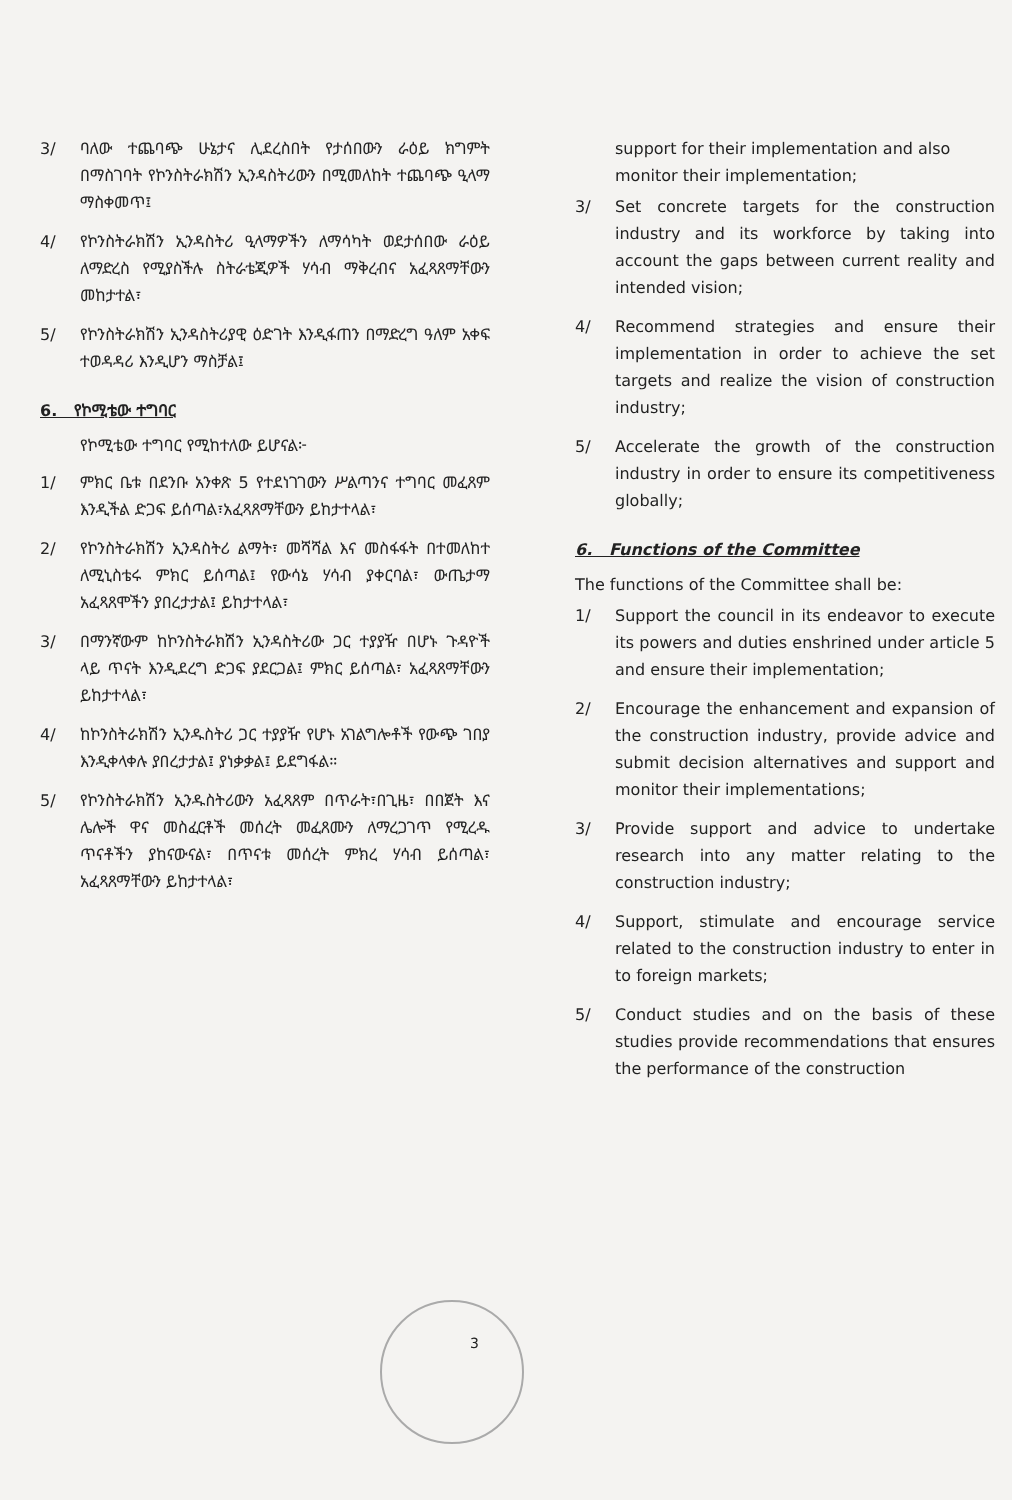3/ ባለው ተጨባጭ ሁኔታና ሊደረስበት የታሰበውን ራዕይ ክግምት በማስገባት የኮንስትራክሽን ኢንዳስትሪውን በሚመለከት ተጨባጭ ዒላማ ማስቀመጥ፤
4/ የኮንስትራክሽን ኢንዳስትሪ ዒላማዎችን ለማሳካት ወደታሰበው ራዕይ ለማድረስ የሚያስችሉ ስትራቴጂዎች ሃሳብ ማቅረብና አፈጻጸማቸውን መከታተል፣
5/ የኮንስትራክሽን ኢንዳስትሪያዊ ዕድገት እንዲፋጠን በማድረግ ዓለም አቀፍ ተወዳዳሪ እንዲሆን ማስቻል፤
6. የኮሚቴው ተግባር
የኮሚቴው ተግባር የሚከተለው ይሆናል፦
1/ ምክር ቤቱ በደንቡ አንቀጽ 5 የተደነገገውን ሥልጣንና ተግባር መፈጸም እንዲችል ድጋፍ ይሰጣል፣አፈጻጸማቸውን ይከታተላል፣
2/ የኮንስትራክሽን ኢንዳስትሪ ልማት፣ መሻሻል እና መስፋፋት በተመለከተ ለሚኒስቴሩ ምክር ይሰጣል፤ የውሳኔ ሃሳብ ያቀርባል፣ ውጤታማ አፈጻጸሞችን ያበረታታል፤ ይከታተላል፣
3/ በማንኛውም ከኮንስትራክሽን ኢንዳስትሪው ጋር ተያያዥ በሆኑ ጉዳዮች ላይ ጥናት እንዲደረግ ድጋፍ ያደርጋል፤ ምክር ይሰጣል፣ አፈጻጸማቸውን ይከታተላል፣
4/ ከኮንስትራክሽን ኢንዱስትሪ ጋር ተያያዥ የሆኑ አገልግሎቶች የውጭ ገበያ እንዲቀላቀሉ ያበረታታል፤ ያነቃቃል፤ ይደግፋል።
5/ የኮንስትራክሽን ኢንዱስትሪውን አፈጻጸም በጥራት፣በጊዜ፣ በበጀት እና ሌሎች ዋና መስፈርቶች መሰረት መፈጸሙን ለማረጋገጥ የሚረዱ ጥናቶችን ያከናውናል፣ በጥናቱ መሰረት ምክረ ሃሳብ ይሰጣል፣ አፈጻጸማቸውን ይከታተላል፣
support for their implementation and also monitor their implementation;
3/ Set concrete targets for the construction industry and its workforce by taking into account the gaps between current reality and intended vision;
4/ Recommend strategies and ensure their implementation in order to achieve the set targets and realize the vision of construction industry;
5/ Accelerate the growth of the construction industry in order to ensure its competitiveness globally;
6. Functions of the Committee
The functions of the Committee shall be:
1/ Support the council in its endeavor to execute its powers and duties enshrined under article 5 and ensure their implementation;
2/ Encourage the enhancement and expansion of the construction industry, provide advice and submit decision alternatives and support and monitor their implementations;
3/ Provide support and advice to undertake research into any matter relating to the construction industry;
4/ Support, stimulate and encourage service related to the construction industry to enter in to foreign markets;
5/ Conduct studies and on the basis of these studies provide recommendations that ensures the performance of the construction
3